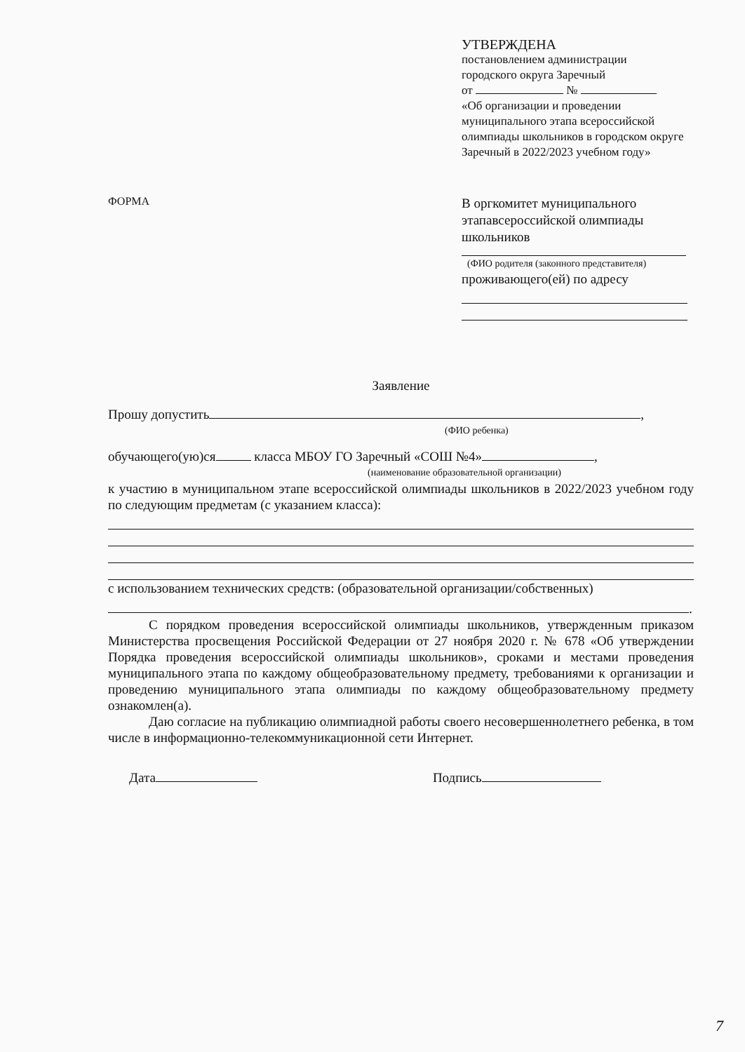УТВЕРЖДЕНА
постановлением администрации
городского округа Заречный
от №
«Об организации и проведении муниципального этапа всероссийской олимпиады школьников в городском округе Заречный в 2022/2023 учебном году»
В оргкомитет муниципального этапавсероссийской олимпиады школьников
(ФИО родителя (законного представителя)
проживающего(ей) по адресу
ФОРМА
Заявление
Прошу допустить ,
(ФИО ребенка)
обучающего(ую)ся класса МБОУ ГО Заречный «СОШ №4» ,
(наименование образовательной организации)
к участию в муниципальном этапе всероссийской олимпиады школьников в 2022/2023 учебном году по следующим предметам (с указанием класса):
с использованием технических средств: (образовательной организации/собственных)
.
С порядком проведения всероссийской олимпиады школьников, утвержденным приказом Министерства просвещения Российской Федерации от 27 ноября 2020 г. № 678 «Об утверждении Порядка проведения всероссийской олимпиады школьников», сроками и местами проведения муниципального этапа по каждому общеобразовательному предмету, требованиями к организации и проведению муниципального этапа олимпиады по каждому общеобразовательному предмету ознакомлен(а).
Даю согласие на публикацию олимпиадной работы своего несовершеннолетнего ребенка, в том числе в информационно-телекоммуникационной сети Интернет.
Дата Подпись
7